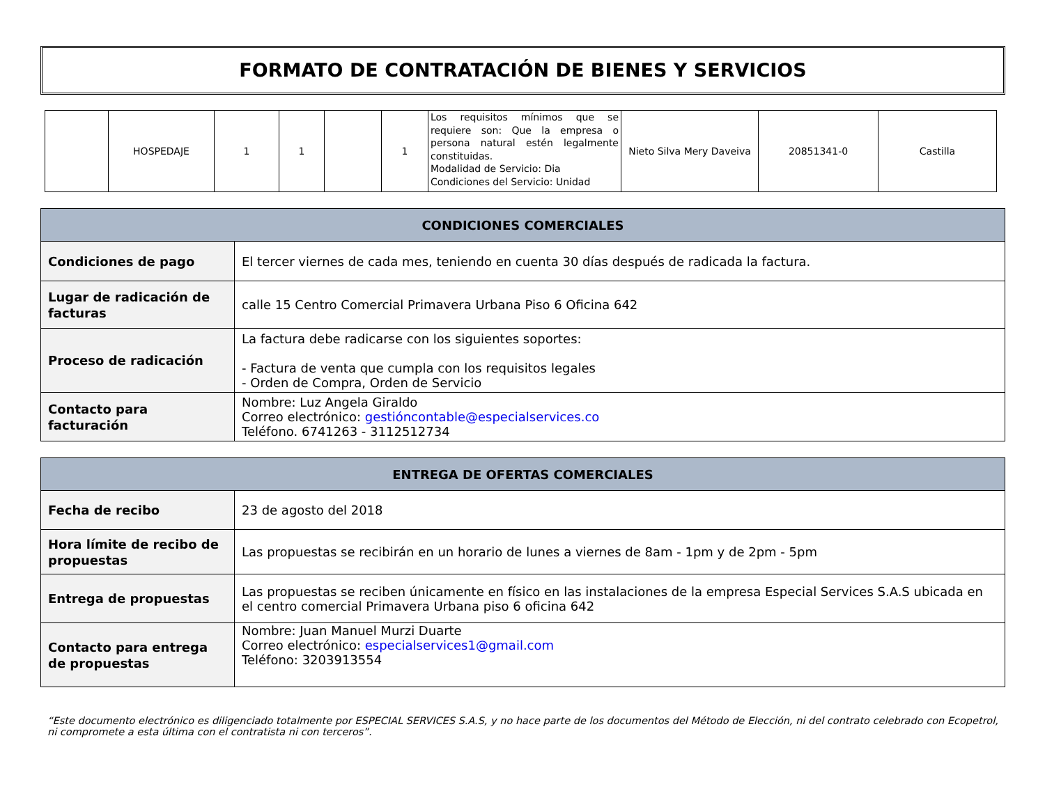FORMATO DE CONTRATACIÓN DE BIENES Y SERVICIOS
| | HOSPEDAJE | 1 | 1 | | 1 | Los requisitos mínimos que se requiere son: Que la empresa o persona natural estén legalmente constituidas. Modalidad de Servicio: Dia Condiciones del Servicio: Unidad | Nieto Silva Mery Daveiva | 20851341-0 | Castilla |
| CONDICIONES COMERCIALES | |
| --- | --- |
| Condiciones de pago | El tercer viernes de cada mes, teniendo en cuenta 30 días después de radicada la factura. |
| Lugar de radicación de facturas | calle 15 Centro Comercial Primavera Urbana Piso 6 Oficina 642 |
| Proceso de radicación | La factura debe radicarse con los siguientes soportes: - Factura de venta que cumpla con los requisitos legales - Orden de Compra, Orden de Servicio |
| Contacto para facturación | Nombre: Luz Angela Giraldo Correo electrónico: gestióncontable@especialservices.co Teléfono. 6741263 - 3112512734 |
| ENTREGA DE OFERTAS COMERCIALES | |
| --- | --- |
| Fecha de recibo | 23 de agosto del 2018 |
| Hora límite de recibo de propuestas | Las propuestas se recibirán en un horario de lunes a viernes de 8am - 1pm y de 2pm - 5pm |
| Entrega de propuestas | Las propuestas se reciben únicamente en físico en las instalaciones de la empresa Especial Services S.A.S ubicada en el centro comercial Primavera Urbana piso 6 oficina 642 |
| Contacto para entrega de propuestas | Nombre: Juan Manuel Murzi Duarte Correo electrónico: especialservices1@gmail.com Teléfono: 3203913554 |
“Este documento electrónico es diligenciado totalmente por ESPECIAL SERVICES S.A.S, y no hace parte de los documentos del Método de Elección, ni del contrato celebrado con Ecopetrol, ni compromete a esta última con el contratista ni con terceros”.